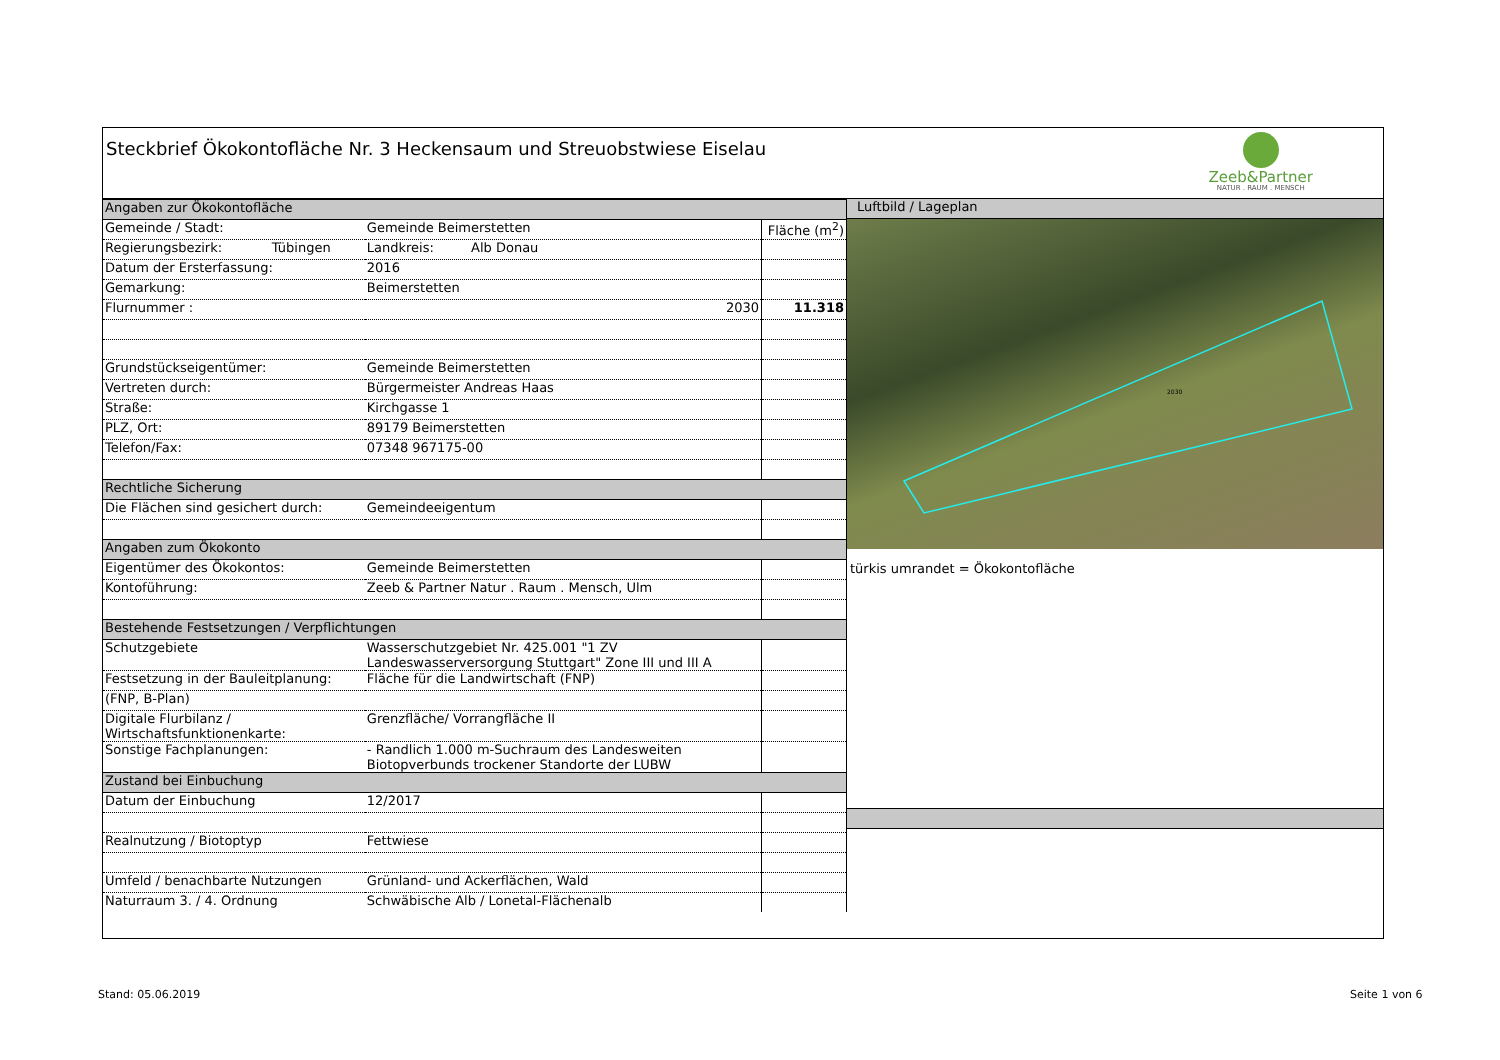Steckbrief Ökokontofläche Nr. 3 Heckensaum und Streuobstwiese Eiselau
Zeeb&Partner
NATUR . RAUM . MENSCH
| Angaben zur Ökokontofläche | | |
| Gemeinde / Stadt: | Gemeinde Beimerstetten | Fläche (m<sup>2</sup>) |
| Regierungsbezirk: Tübingen | Landkreis: Alb Donau | |
| Datum der Ersterfassung: | 2016 | |
| Gemarkung: | Beimerstetten | |
| Flurnummer : | 2030 | 11.318 |
| Grundstückseigentümer: | Gemeinde Beimerstetten | |
| Vertreten durch: | Bürgermeister Andreas Haas | |
| Straße: | Kirchgasse 1 | |
| PLZ, Ort: | 89179 Beimerstetten | |
| Telefon/Fax: | 07348 967175-00 | |
| Rechtliche Sicherung | | |
| Die Flächen sind gesichert durch: | Gemeindeeigentum | |
| Angaben zum Ökokonto | | |
| Eigentümer des Ökokontos: | Gemeinde Beimerstetten | |
| Kontoführung: | Zeeb & Partner Natur . Raum . Mensch, Ulm | |
| Bestehende Festsetzungen / Verpflichtungen | | |
| Schutzgebiete | Wasserschutzgebiet Nr. 425.001 "1 ZV Landeswasserversorgung Stuttgart" Zone III und III A | |
| Festsetzung in der Bauleitplanung: | Fläche für die Landwirtschaft (FNP) | |
| (FNP, B-Plan) | | |
| Digitale Flurbilanz / Wirtschaftsfunktionenkarte: | Grenzfläche/ Vorrangfläche II | |
| Sonstige Fachplanungen: | - Randlich 1.000 m-Suchraum des Landesweiten Biotopverbunds trockener Standorte der LUBW | |
| Zustand bei Einbuchung | | |
| Datum der Einbuchung | 12/2017 | |
| Realnutzung / Biotoptyp | Fettwiese | |
| Umfeld / benachbarte Nutzungen | Grünland- und Ackerflächen, Wald | |
| Naturraum 3. / 4. Ordnung | Schwäbische Alb / Lonetal-Flächenalb | |
Luftbild / Lageplan
2030
türkis umrandet = Ökokontofläche
Stand: 05.06.2019 Seite 1 von 6